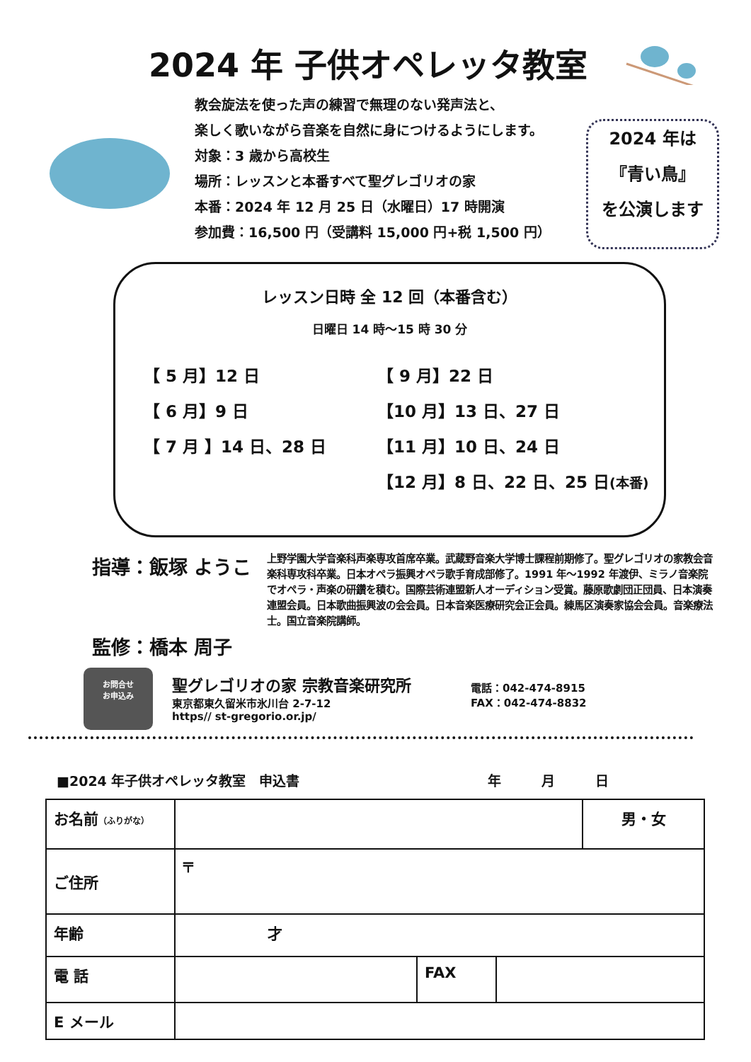2024 年 子供オペレッタ教室
教会旋法を使った声の練習で無理のない発声法と、
楽しく歌いながら音楽を自然に身につけるようにします。
対象：3 歳から高校生
場所：レッスンと本番すべて聖グレゴリオの家
本番：2024 年 12 月 25 日（水曜日）17 時開演
参加費：16,500 円（受講料 15,000 円+税 1,500 円）
2024 年は
『青い鳥』
を公演します
レッスン日時 全 12 回（本番含む）
日曜日 14 時～15 時 30 分
【 5 月】12 日
【 6 月】9 日
【 7 月 】14 日、28 日
【 9 月】22 日
【10 月】13 日、27 日
【11 月】10 日、24 日
【12 月】8 日、22 日、25 日(本番)
指導：飯塚 ようこ
上野学園大学音楽科声楽専攻首席卒業。武蔵野音楽大学博士課程前期修了。聖グレゴリオの家教会音楽科専攻科卒業。日本オペラ振興オペラ歌手育成部修了。1991 年～1992 年渡伊、ミラノ音楽院でオペラ・声楽の研鑽を積む。国際芸術連盟新人オーディション受賞。藤原歌劇団正団員、日本演奏連盟会員。日本歌曲振興波の会会員。日本音楽医療研究会正会員。練馬区演奏家協会会員。音楽療法士。国立音楽院講師。
監修：橋本 周子
お問合せ
お申込み
聖グレゴリオの家 宗教音楽研究所
東京都東久留米市氷川台 2-7-12
https// st-gregorio.or.jp/
電話：042-474-8915
FAX：042-474-8832
■2024 年子供オペレッタ教室　申込書 年　　　月　　　日
| お名前 （ふりがな） | | | | 男・女 |
| ご住所 | 〒 | | | |
| 年齢 | 才 | | | |
| 電 話 | | FAX | | |
| E メール | | | | |